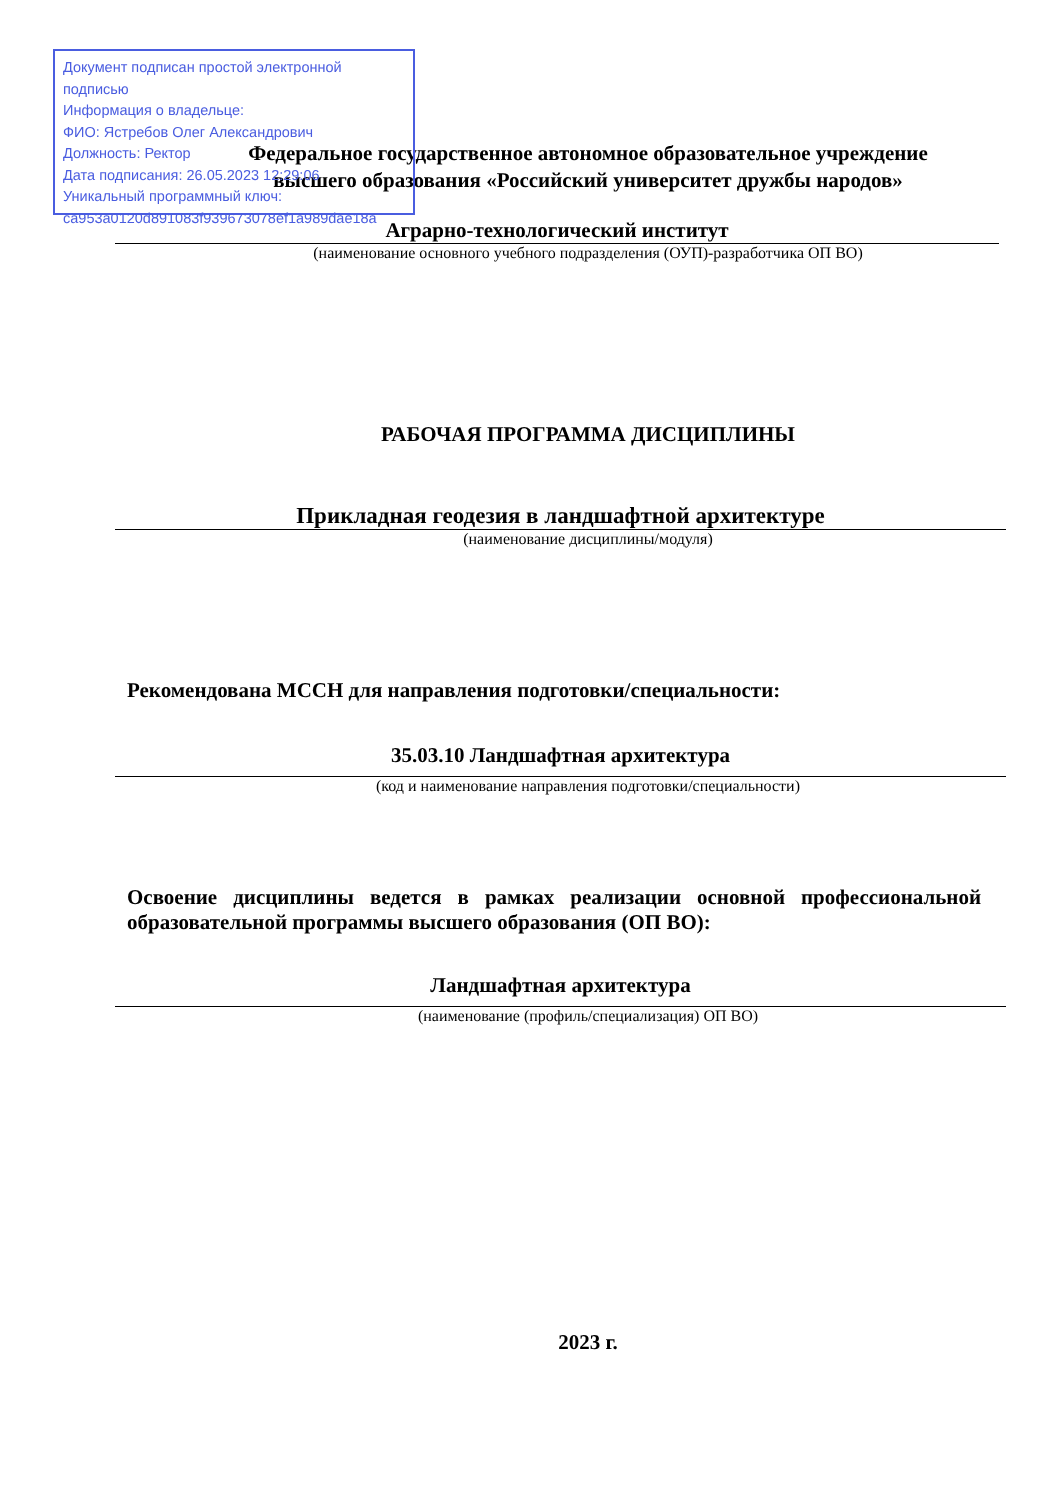Документ подписан простой электронной подписью
Информация о владельце:
ФИО: Ястребов Олег Александрович
Должность: Ректор
Дата подписания: 26.05.2023 12:29:06
Уникальный программный ключ:
ca953a0120d891083f939673078ef1a989dae18a
Федеральное государственное автономное образовательное учреждение
высшего образования «Российский университет дружбы народов»
Аграрно-технологический институт
(наименование основного учебного подразделения (ОУП)-разработчика ОП ВО)
РАБОЧАЯ ПРОГРАММА ДИСЦИПЛИНЫ
Прикладная геодезия в ландшафтной архитектуре
(наименование дисциплины/модуля)
Рекомендована МССН для направления подготовки/специальности:
35.03.10 Ландшафтная архитектура
(код и наименование направления подготовки/специальности)
Освоение дисциплины ведется в рамках реализации основной профессиональной образовательной программы высшего образования (ОП ВО):
Ландшафтная архитектура
(наименование (профиль/специализация) ОП ВО)
2023 г.